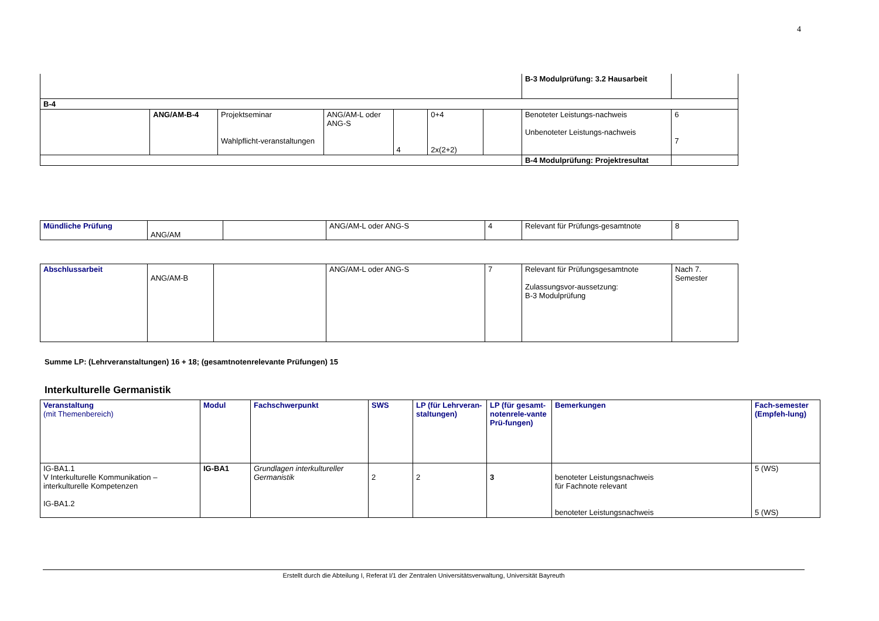4
| | | | | | | | B-3 Modulprüfung: 3.2 Hausarbeit | |
| B-4 | | | | | | | | |
| | ANG/AM-B-4 | Projektseminar Wahlpflicht-veranstaltungen | ANG/AM-L oder ANG-S | 4 | 0+4 2x(2+2) | | Benoteter Leistungs-nachweis Unbenoteter Leistungs-nachweis | 6 7 |
| | | | | | | | B-4 Modulprüfung: Projektresultat | |
| Mündliche Prüfung | ANG/AM | | ANG/AM-L oder ANG-S | 4 | Relevant für Prüfungs-gesamtnote | 8 |
| Abschlussarbeit | ANG/AM-B | | ANG/AM-L oder ANG-S | 7 | Relevant für Prüfungsgesamtnote Zulassungsvor-aussetzung: B-3 Modulprüfung | Nach 7. Semester |
Summe LP: (Lehrveranstaltungen) 16 + 18; (gesamtnotenrelevante Prüfungen) 15
Interkulturelle Germanistik
| Veranstaltung (mit Themenbereich) | Modul | Fachschwerpunkt | SWS | LP (für Lehrveran-staltungen) | LP (für gesamt-notenrele-vante Prü-fungen) | Bemerkungen | Fach-semester (Empfeh-lung) |
| --- | --- | --- | --- | --- | --- | --- | --- |
| IG-BA1.1 V Interkulturelle Kommunikation – interkulturelle Kompetenzen IG-BA1.2 | IG-BA1 | Grundlagen interkultureller Germanistik | 2 | 2 | 3 | benoteter Leistungsnachweis für Fachnote relevant benoteter Leistungsnachweis | 5 (WS) 5 (WS) |
Erstellt durch die Abteilung I, Referat I/1 der Zentralen Universitätsverwaltung, Universität Bayreuth